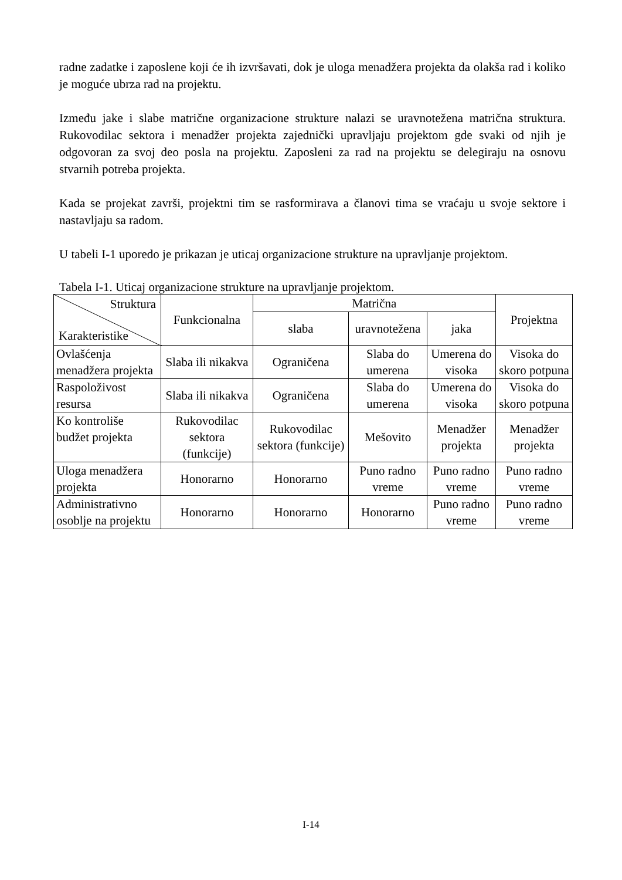radne zadatke i zaposlene koji će ih izvršavati, dok je uloga menadžera projekta da olakša rad i koliko je moguće ubrza rad na projektu.
Između jake i slabe matrične organizacione strukture nalazi se uravnotežena matrična struktura. Rukovodilac sektora i menadžer projekta zajednički upravljaju projektom gde svaki od njih je odgovoran za svoj deo posla na projektu. Zaposleni za rad na projektu se delegiraju na osnovu stvarnih potreba projekta.
Kada se projekat završi, projektni tim se rasformirava a članovi tima se vraćaju u svoje sektore i nastavljaju sa radom.
U tabeli I-1 uporedo je prikazan je uticaj organizacione strukture na upravljanje projektom.
Tabela I-1. Uticaj organizacione strukture na upravljanje projektom.
| Struktura Karakteristike | Funkcionalna | Matrična | | | Projektna |
| --- | --- | --- | --- | --- | --- |
| | | slaba | uravnotežena | jaka | |
| Ovlašćenja menadžera projekta | Slaba ili nikakva | Ograničena | Slaba do umerena | Umerena do visoka | Visoka do skoro potpuna |
| Raspoloživost resursa | Slaba ili nikakva | Ograničena | Slaba do umerena | Umerena do visoka | Visoka do skoro potpuna |
| Ko kontroliše budžet projekta | Rukovodilac sektora (funkcije) | Rukovodilac sektora (funkcije) | Mešovito | Menadžer projekta | Menadžer projekta |
| Uloga menadžera projekta | Honorarno | Honorarno | Puno radno vreme | Puno radno vreme | Puno radno vreme |
| Administrativno osoblje na projektu | Honorarno | Honorarno | Honorarno | Puno radno vreme | Puno radno vreme |
I-14